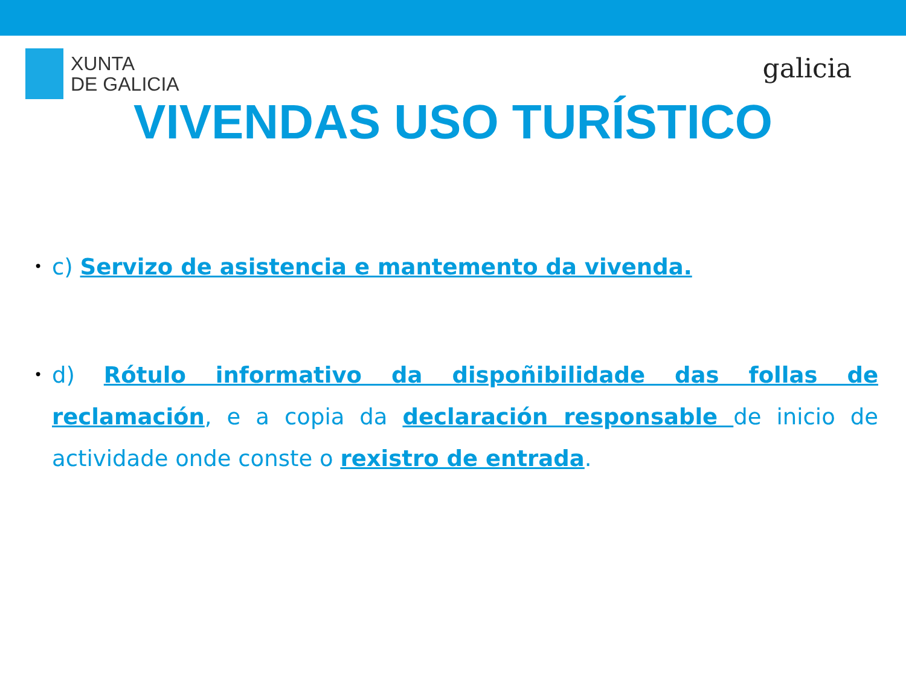XUNTA
DE GALICIA
galicia
VIVENDAS USO TURÍSTICO
• c) Servizo de asistencia e mantemento da vivenda.
• d) Rótulo informativo da dispoñibilidade das follas de reclamación, e a copia da declaración responsable de inicio de actividade onde conste o rexistro de entrada.